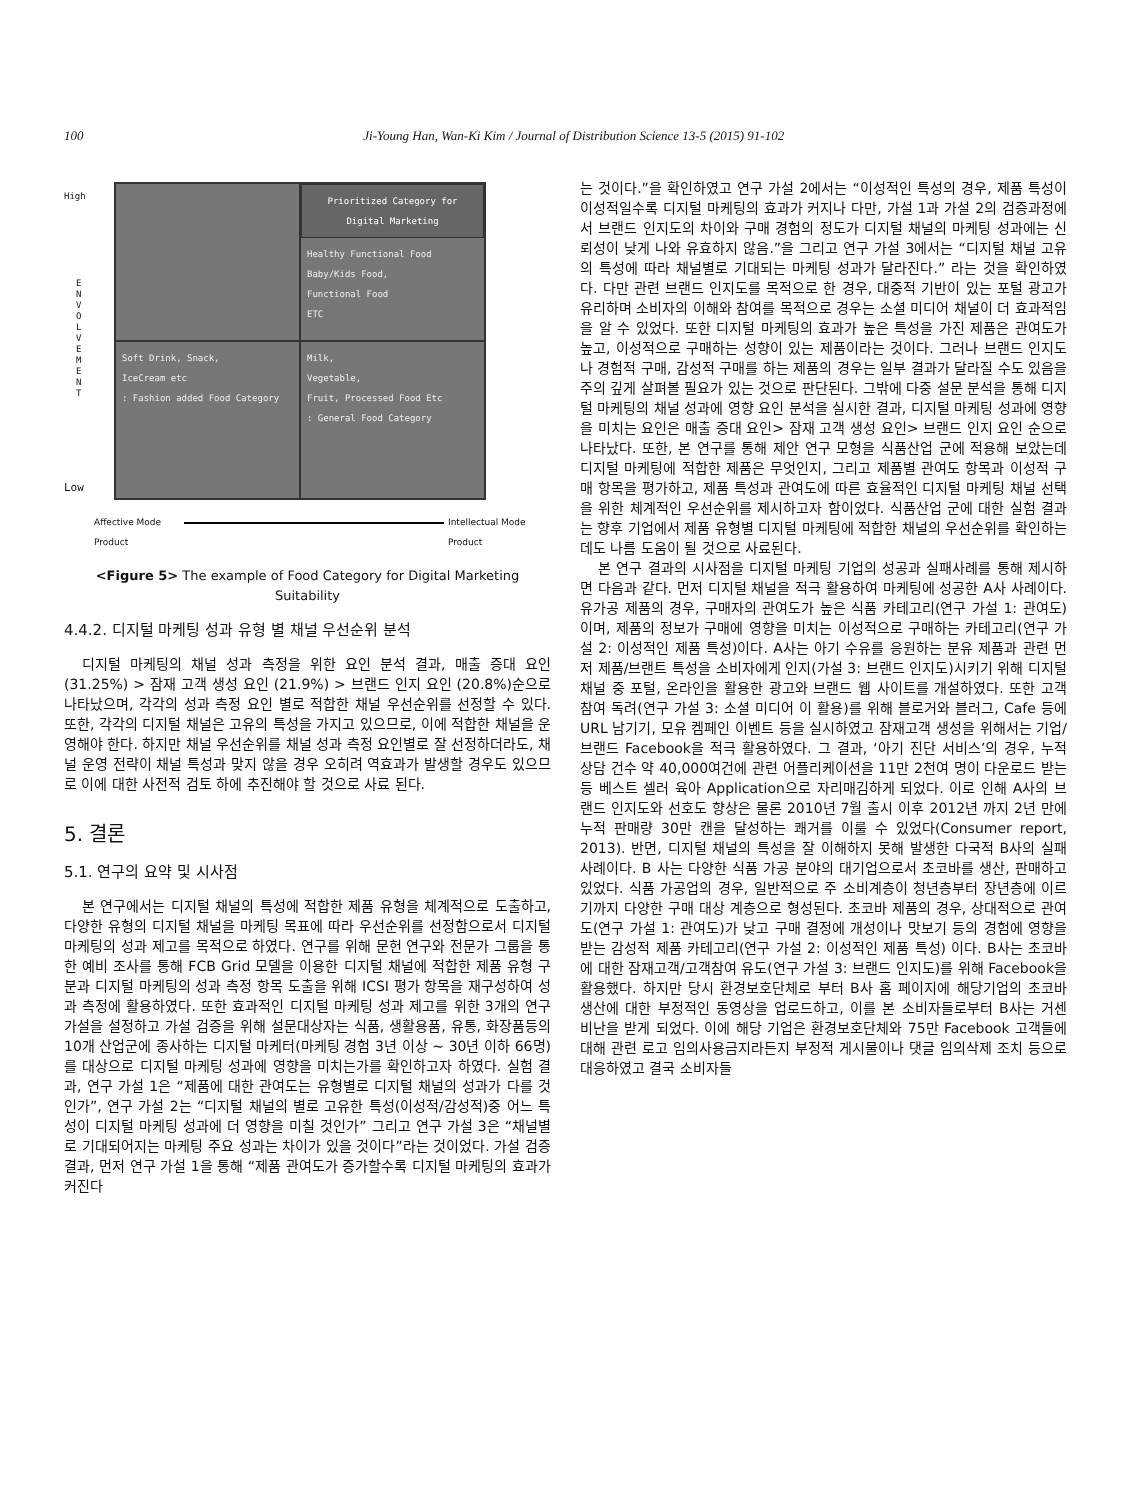100 Ji-Young Han, Wan-Ki Kim / Journal of Distribution Science 13-5 (2015) 91-102
High
E N V O L V E M E N T
Low
Prioritized Category for Digital Marketing
Healthy Functional Food
Baby/Kids Food,
Functional Food
ETC
Soft Drink, Snack,
IceCream etc
: Fashion added Food Category
Milk,
Vegetable,
Fruit, Processed Food Etc
: General Food Category
Affective Mode
Product
Intellectual Mode
Product
<Figure 5> The example of Food Category for Digital Marketing Suitability
4.4.2. 디지털 마케팅 성과 유형 별 채널 우선순위 분석
디지털 마케팅의 채널 성과 측정을 위한 요인 분석 결과, 매출 증대 요인(31.25%) > 잠재 고객 생성 요인 (21.9%) > 브랜드 인지 요인 (20.8%)순으로 나타났으며, 각각의 성과 측정 요인 별로 적합한 채널 우선순위를 선정할 수 있다. 또한, 각각의 디지털 채널은 고유의 특성을 가지고 있으므로, 이에 적합한 채널을 운영해야 한다. 하지만 채널 우선순위를 채널 성과 측정 요인별로 잘 선정하더라도, 채널 운영 전략이 채널 특성과 맞지 않을 경우 오히려 역효과가 발생할 경우도 있으므로 이에 대한 사전적 검토 하에 추진해야 할 것으로 사료 된다.
5. 결론
5.1. 연구의 요약 및 시사점
본 연구에서는 디지털 채널의 특성에 적합한 제품 유형을 체계적으로 도출하고, 다양한 유형의 디지털 채널을 마케팅 목표에 따라 우선순위를 선정함으로서 디지털 마케팅의 성과 제고를 목적으로 하였다. 연구를 위해 문헌 연구와 전문가 그룹을 통한 예비 조사를 통해 FCB Grid 모델을 이용한 디지털 채널에 적합한 제품 유형 구분과 디지털 마케팅의 성과 측정 항목 도출을 위해 ICSI 평가 항목을 재구성하여 성과 측정에 활용하였다. 또한 효과적인 디지털 마케팅 성과 제고를 위한 3개의 연구 가설을 설정하고 가설 검증을 위해 설문대상자는 식품, 생활용품, 유통, 화장품등의 10개 산업군에 종사하는 디지털 마케터(마케팅 경험 3년 이상 ~ 30년 이하 66명)를 대상으로 디지털 마케팅 성과에 영향을 미치는가를 확인하고자 하였다. 실험 결과, 연구 가설 1은 “제품에 대한 관여도는 유형별로 디지털 채널의 성과가 다를 것인가”, 연구 가설 2는 “디지털 채널의 별로 고유한 특성(이성적/감성적)중 어느 특성이 디지털 마케팅 성과에 더 영향을 미칠 것인가” 그리고 연구 가설 3은 “채널별로 기대되어지는 마케팅 주요 성과는 차이가 있을 것이다”라는 것이었다. 가설 검증 결과, 먼저 연구 가설 1을 통해 “제품 관여도가 증가할수록 디지털 마케팅의 효과가 커진다
는 것이다.”을 확인하였고 연구 가설 2에서는 “이성적인 특성의 경우, 제품 특성이 이성적일수록 디지털 마케팅의 효과가 커지나 다만, 가설 1과 가설 2의 검증과정에서 브랜드 인지도의 차이와 구매 경험의 정도가 디지털 채널의 마케팅 성과에는 신뢰성이 낮게 나와 유효하지 않음.”을 그리고 연구 가설 3에서는 “디지털 채널 고유의 특성에 따라 채널별로 기대되는 마케팅 성과가 달라진다.” 라는 것을 확인하였다. 다만 관련 브랜드 인지도를 목적으로 한 경우, 대중적 기반이 있는 포털 광고가 유리하며 소비자의 이해와 참여를 목적으로 경우는 소셜 미디어 채널이 더 효과적임을 알 수 있었다. 또한 디지털 마케팅의 효과가 높은 특성을 가진 제품은 관여도가 높고, 이성적으로 구매하는 성향이 있는 제품이라는 것이다. 그러나 브랜드 인지도나 경험적 구매, 감성적 구매를 하는 제품의 경우는 일부 결과가 달라질 수도 있음을 주의 깊게 살펴볼 필요가 있는 것으로 판단된다. 그밖에 다중 설문 분석을 통해 디지털 마케팅의 채널 성과에 영향 요인 분석을 실시한 결과, 디지털 마케팅 성과에 영향을 미치는 요인은 매출 증대 요인> 잠재 고객 생성 요인> 브랜드 인지 요인 순으로 나타났다. 또한, 본 연구를 통해 제안 연구 모형을 식품산업 군에 적용해 보았는데 디지털 마케팅에 적합한 제품은 무엇인지, 그리고 제품별 관여도 항목과 이성적 구매 항목을 평가하고, 제품 특성과 관여도에 따른 효율적인 디지털 마케팅 채널 선택을 위한 체계적인 우선순위를 제시하고자 함이었다. 식품산업 군에 대한 실험 결과는 향후 기업에서 제품 유형별 디지털 마케팅에 적합한 채널의 우선순위를 확인하는 데도 나름 도움이 될 것으로 사료된다.
본 연구 결과의 시사점을 디지털 마케팅 기업의 성공과 실패사례를 통해 제시하면 다음과 같다. 먼저 디지털 채널을 적극 활용하여 마케팅에 성공한 A사 사례이다. 유가공 제품의 경우, 구매자의 관여도가 높은 식품 카테고리(연구 가설 1: 관여도)이며, 제품의 정보가 구매에 영향을 미치는 이성적으로 구매하는 카테고리(연구 가설 2: 이성적인 제품 특성)이다. A사는 아기 수유를 응원하는 분유 제품과 관련 먼저 제품/브랜트 특성을 소비자에게 인지(가설 3: 브랜드 인지도)시키기 위해 디지털 채널 중 포털, 온라인을 활용한 광고와 브랜드 웹 사이트를 개설하였다. 또한 고객 참여 독려(연구 가설 3: 소셜 미디어 이 활용)를 위해 블로거와 블러그, Cafe 등에 URL 남기기, 모유 켐페인 이벤트 등을 실시하였고 잠재고객 생성을 위해서는 기업/브랜드 Facebook을 적극 활용하였다. 그 결과, ‘아기 진단 서비스’의 경우, 누적 상담 건수 약 40,000여건에 관련 어플리케이션을 11만 2천여 명이 다운로드 받는 등 베스트 셀러 육아 Application으로 자리매김하게 되었다. 이로 인해 A사의 브랜드 인지도와 선호도 향상은 물론 2010년 7월 출시 이후 2012년 까지 2년 만에 누적 판매량 30만 캔을 달성하는 쾌거를 이룰 수 있었다(Consumer report, 2013). 반면, 디지털 채널의 특성을 잘 이해하지 못해 발생한 다국적 B사의 실패 사례이다. B 사는 다양한 식품 가공 분야의 대기업으로서 초코바를 생산, 판매하고 있었다. 식품 가공업의 경우, 일반적으로 주 소비계층이 청년층부터 장년층에 이르기까지 다양한 구매 대상 계층으로 형성된다. 초코바 제품의 경우, 상대적으로 관여도(연구 가설 1: 관여도)가 낮고 구매 결정에 개성이나 맛보기 등의 경험에 영향을 받는 감성적 제품 카테고리(연구 가설 2: 이성적인 제품 특성) 이다. B사는 초코바에 대한 잠재고객/고객참여 유도(연구 가설 3: 브랜드 인지도)를 위해 Facebook을 활용했다. 하지만 당시 환경보호단체로 부터 B사 홈 페이지에 해당기업의 초코바 생산에 대한 부정적인 동영상을 업로드하고, 이를 본 소비자들로부터 B사는 거센 비난을 받게 되었다. 이에 해당 기업은 환경보호단체와 75만 Facebook 고객들에 대해 관련 로고 임의사용금지라든지 부정적 게시물이나 댓글 임의삭제 조치 등으로 대응하였고 결국 소비자들